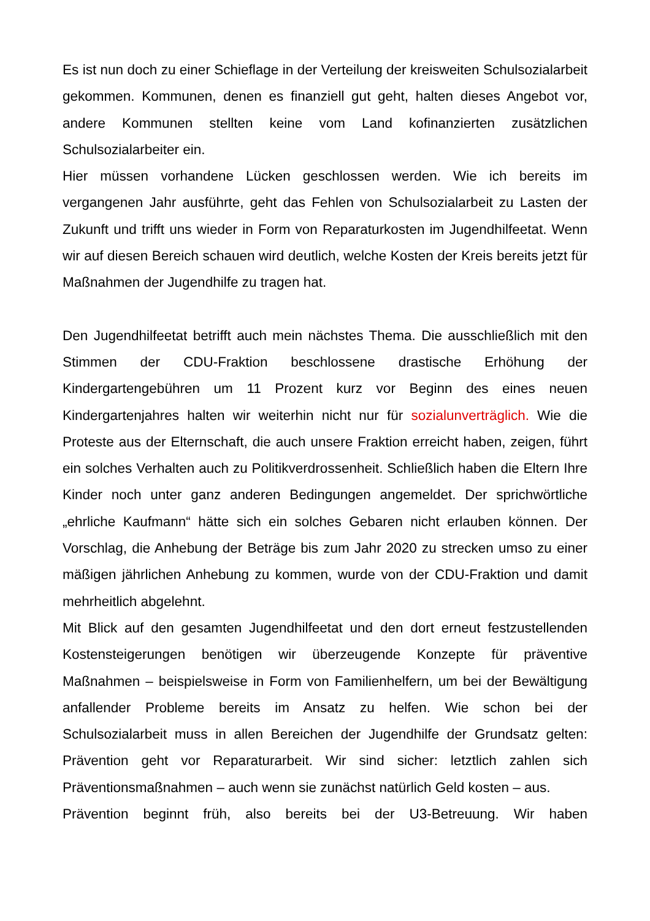Es ist nun doch zu einer Schieflage in der Verteilung der kreisweiten Schulsozialarbeit gekommen. Kommunen, denen es finanziell gut geht, halten dieses Angebot vor, andere Kommunen stellten keine vom Land kofinanzierten zusätzlichen Schulsozialarbeiter ein.
Hier müssen vorhandene Lücken geschlossen werden. Wie ich bereits im vergangenen Jahr ausführte, geht das Fehlen von Schulsozialarbeit zu Lasten der Zukunft und trifft uns wieder in Form von Reparaturkosten im Jugendhilfeetat. Wenn wir auf diesen Bereich schauen wird deutlich, welche Kosten der Kreis bereits jetzt für Maßnahmen der Jugendhilfe zu tragen hat.
Den Jugendhilfeetat betrifft auch mein nächstes Thema. Die ausschließlich mit den Stimmen der CDU-Fraktion beschlossene drastische Erhöhung der Kindergartengebühren um 11 Prozent kurz vor Beginn des eines neuen Kindergartenjahres halten wir weiterhin nicht nur für sozialunverträglich. Wie die Proteste aus der Elternschaft, die auch unsere Fraktion erreicht haben, zeigen, führt ein solches Verhalten auch zu Politikverdrossenheit. Schließlich haben die Eltern Ihre Kinder noch unter ganz anderen Bedingungen angemeldet. Der sprichwörtliche „ehrliche Kaufmann“ hätte sich ein solches Gebaren nicht erlauben können. Der Vorschlag, die Anhebung der Beträge bis zum Jahr 2020 zu strecken umso zu einer mäßigen jährlichen Anhebung zu kommen, wurde von der CDU-Fraktion und damit mehrheitlich abgelehnt.
Mit Blick auf den gesamten Jugendhilfeetat und den dort erneut festzustellenden Kostensteigerungen benötigen wir überzeugende Konzepte für präventive Maßnahmen – beispielsweise in Form von Familienhelfern, um bei der Bewältigung anfallender Probleme bereits im Ansatz zu helfen. Wie schon bei der Schulsozialarbeit muss in allen Bereichen der Jugendhilfe der Grundsatz gelten: Prävention geht vor Reparaturarbeit. Wir sind sicher: letztlich zahlen sich Präventionsmaßnahmen – auch wenn sie zunächst natürlich Geld kosten – aus.
Prävention beginnt früh, also bereits bei der U3-Betreuung. Wir haben